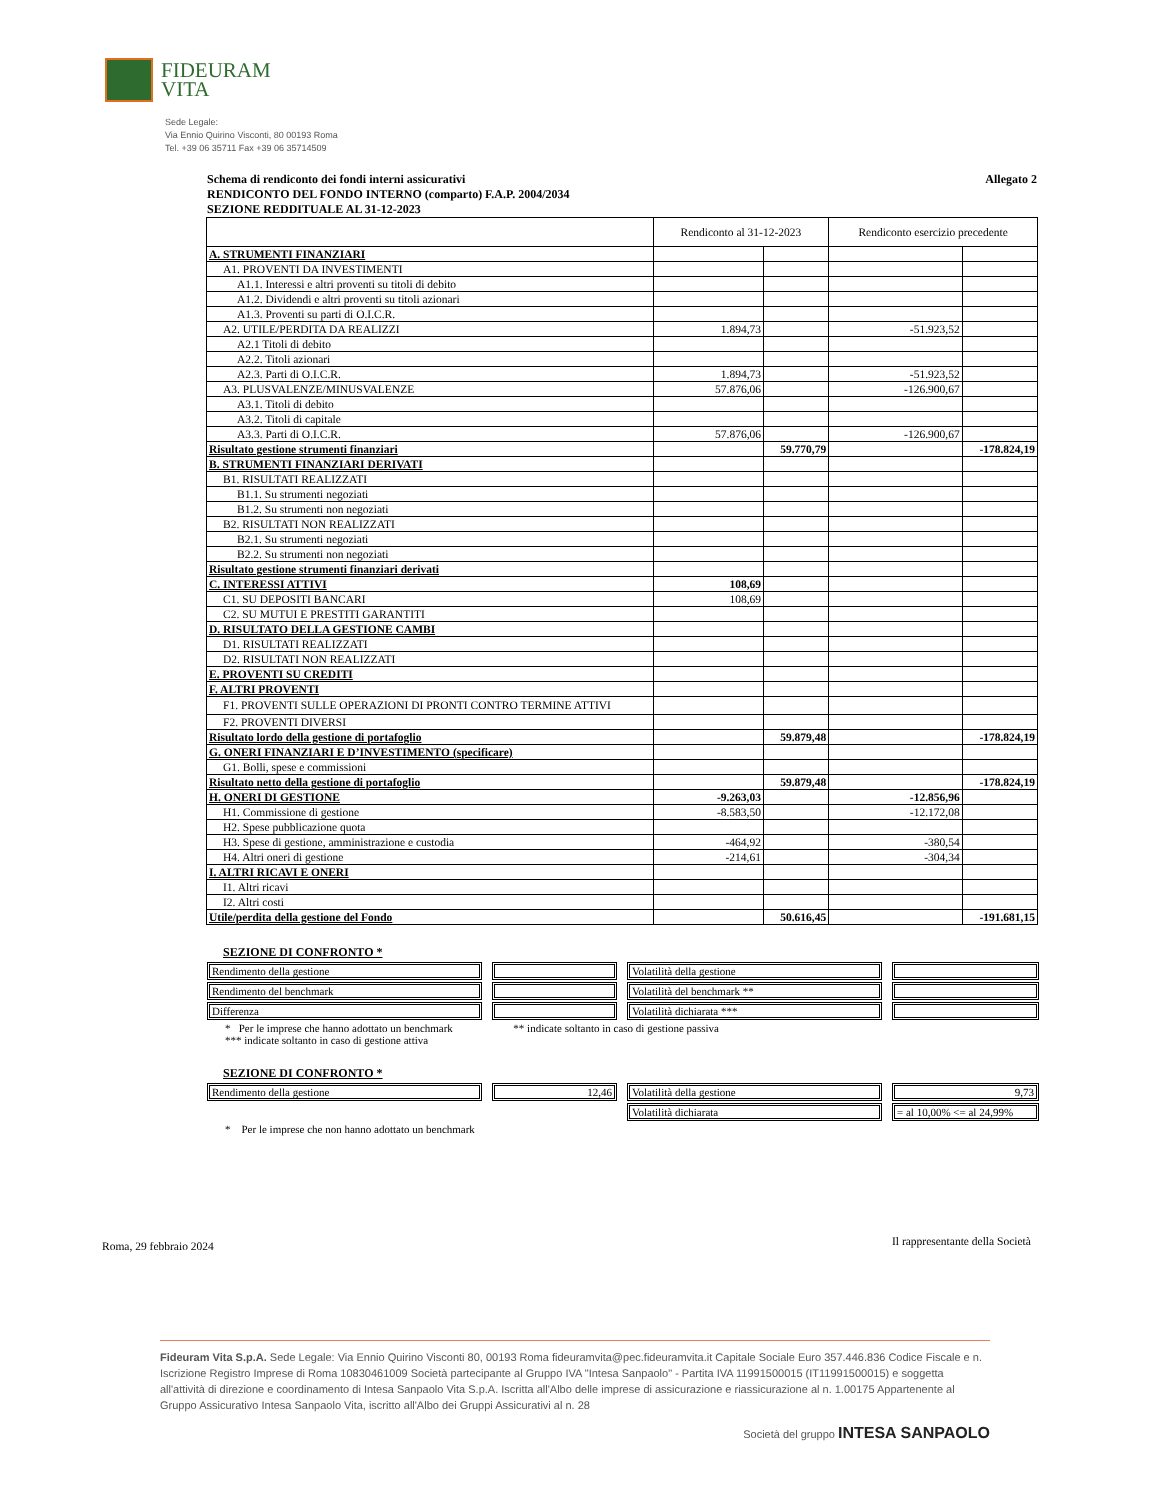FIDEURAM
VITA
Sede Legale:
Via Ennio Quirino Visconti, 80 00193 Roma
Tel. +39 06 35711 Fax +39 06 35714509
Schema di rendiconto dei fondi interni assicurativi Allegato 2
RENDICONTO DEL FONDO INTERNO (comparto) F.A.P. 2004/2034
SEZIONE REDDITUALE AL 31-12-2023
| | Rendiconto al 31-12-2023 | | Rendiconto esercizio precedente | |
| A. STRUMENTI FINANZIARI | | | | |
| A1. PROVENTI DA INVESTIMENTI | | | | |
| A1.1. Interessi e altri proventi su titoli di debito | | | | |
| A1.2. Dividendi e altri proventi su titoli azionari | | | | |
| A1.3. Proventi su parti di O.I.C.R. | | | | |
| A2. UTILE/PERDITA DA REALIZZI | 1.894,73 | | -51.923,52 | |
| A2.1 Titoli di debito | | | | |
| A2.2. Titoli azionari | | | | |
| A2.3. Parti di O.I.C.R. | 1.894,73 | | -51.923,52 | |
| A3. PLUSVALENZE/MINUSVALENZE | 57.876,06 | | -126.900,67 | |
| A3.1. Titoli di debito | | | | |
| A3.2. Titoli di capitale | | | | |
| A3.3. Parti di O.I.C.R. | 57.876,06 | | -126.900,67 | |
| Risultato gestione strumenti finanziari | | 59.770,79 | | -178.824,19 |
| B. STRUMENTI FINANZIARI DERIVATI | | | | |
| B1. RISULTATI REALIZZATI | | | | |
| B1.1. Su strumenti negoziati | | | | |
| B1.2. Su strumenti non negoziati | | | | |
| B2. RISULTATI NON REALIZZATI | | | | |
| B2.1. Su strumenti negoziati | | | | |
| B2.2. Su strumenti non negoziati | | | | |
| Risultato gestione strumenti finanziari derivati | | | | |
| C. INTERESSI ATTIVI | 108,69 | | | |
| C1. SU DEPOSITI BANCARI | 108,69 | | | |
| C2. SU MUTUI E PRESTITI GARANTITI | | | | |
| D. RISULTATO DELLA GESTIONE CAMBI | | | | |
| D1. RISULTATI REALIZZATI | | | | |
| D2. RISULTATI NON REALIZZATI | | | | |
| E. PROVENTI SU CREDITI | | | | |
| F. ALTRI PROVENTI | | | | |
| F1. PROVENTI SULLE OPERAZIONI DI PRONTI CONTRO TERMINE ATTIVI | | | | |
| F2. PROVENTI DIVERSI | | | | |
| Risultato lordo della gestione di portafoglio | | 59.879,48 | | -178.824,19 |
| G. ONERI FINANZIARI E D’INVESTIMENTO (specificare) | | | | |
| G1. Bolli, spese e commissioni | | | | |
| Risultato netto della gestione di portafoglio | | 59.879,48 | | -178.824,19 |
| H. ONERI DI GESTIONE | -9.263,03 | | -12.856,96 | |
| H1. Commissione di gestione | -8.583,50 | | -12.172,08 | |
| H2. Spese pubblicazione quota | | | | |
| H3. Spese di gestione, amministrazione e custodia | -464,92 | | -380,54 | |
| H4. Altri oneri di gestione | -214,61 | | -304,34 | |
| I. ALTRI RICAVI E ONERI | | | | |
| I1. Altri ricavi | | | | |
| I2. Altri costi | | | | |
| Utile/perdita della gestione del Fondo | | 50.616,45 | | -191.681,15 |
SEZIONE DI CONFRONTO *
| Rendimento della gestione | | Volatilità della gestione | |
| Rendimento del benchmark | | Volatilità del benchmark ** | |
| Differenza | | Volatilità dichiarata *** | |
* Per le imprese che hanno adottato un benchmark ** indicate soltanto in caso di gestione passiva
*** indicate soltanto in caso di gestione attiva
SEZIONE DI CONFRONTO *
| Rendimento della gestione | 12,46 | Volatilità della gestione | 9,73 |
| | | Volatilità dichiarata | = al 10,00% <= al 24,99% |
* Per le imprese che non hanno adottato un benchmark
Roma, 29 febbraio 2024
Il rappresentante della Società
Fideuram Vita S.p.A. Sede Legale: Via Ennio Quirino Visconti 80, 00193 Roma fideuramvita@pec.fideuramvita.it Capitale Sociale Euro 357.446.836 Codice Fiscale e n. Iscrizione Registro Imprese di Roma 10830461009 Società partecipante al Gruppo IVA "Intesa Sanpaolo" - Partita IVA 11991500015 (IT11991500015) e soggetta all'attività di direzione e coordinamento di Intesa Sanpaolo Vita S.p.A. Iscritta all'Albo delle imprese di assicurazione e riassicurazione al n. 1.00175 Appartenente al Gruppo Assicurativo Intesa Sanpaolo Vita, iscritto all'Albo dei Gruppi Assicurativi al n. 28
Società del gruppo INTESA SANPAOLO